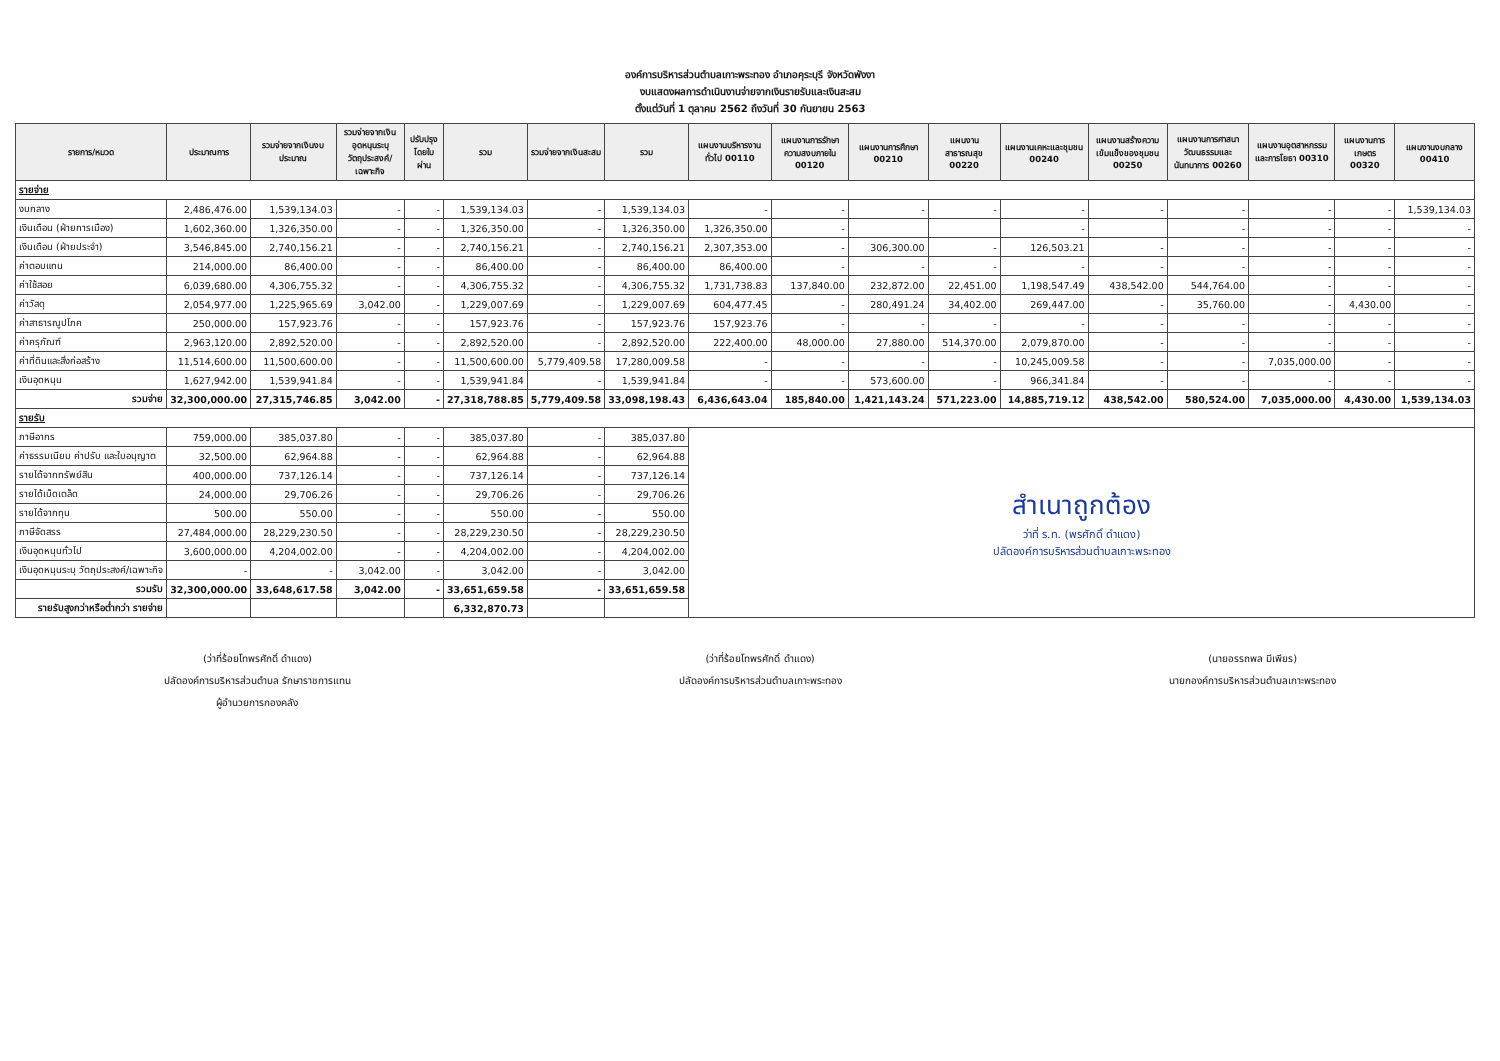องค์การบริหารส่วนตำบลเกาะพระทอง อำเภอคุระบุรี จังหวัดพังงา
งบแสดงผลการดำเนินงานจ่ายจากเงินรายรับและเงินสะสม
ตั้งแต่วันที่ 1 ตุลาคม 2562 ถึงวันที่ 30 กันยายน 2563
| รายการ/หมวด | ประมาณการ | รวมจ่ายจากเงินงบประมาณ | รวมจ่ายจากเงินอุดหนุนระบุวัตถุประสงค์/เฉพาะกิจ | ปรับปรุงโดยใบผ่าน | รวม | รวมจ่ายจากเงินสะสม | รวม | แผนงานบริหารงานทั่วไป 00110 | แผนงานการรักษาความสงบภายใน 00120 | แผนงานการศึกษา 00210 | แผนงานสาธารณสุข 00220 | แผนงานเคหะและชุมชน 00240 | แผนงานสร้างความเข้มแข็งของชุมชน 00250 | แผนงานการศาสนาวัฒนธรรมและนันทนาการ 00260 | แผนงานอุตสาหกรรมและการโยธา 00310 | แผนงานการเกษตร 00320 | แผนงานงบกลาง 00410 |
| --- | --- | --- | --- | --- | --- | --- | --- | --- | --- | --- | --- | --- | --- | --- | --- | --- | --- |
| รายจ่าย | | | | | | | | | | | | | | | | | |
| งบกลาง | 2,486,476.00 | 1,539,134.03 | - | - | 1,539,134.03 | - | 1,539,134.03 | - | - | - | - | - | - | - | - | - | 1,539,134.03 |
| เงินเดือน (ฝ่ายการเมือง) | 1,602,360.00 | 1,326,350.00 | - | - | 1,326,350.00 | - | 1,326,350.00 | 1,326,350.00 | - | | | - | | - | - | - | - |
| เงินเดือน (ฝ่ายประจำ) | 3,546,845.00 | 2,740,156.21 | - | - | 2,740,156.21 | - | 2,740,156.21 | 2,307,353.00 | - | 306,300.00 | - | 126,503.21 | - | - | - | - | - |
| ค่าตอบแทน | 214,000.00 | 86,400.00 | - | - | 86,400.00 | - | 86,400.00 | 86,400.00 | - | - | - | - | - | - | - | - | - |
| ค่าใช้สอย | 6,039,680.00 | 4,306,755.32 | - | - | 4,306,755.32 | - | 4,306,755.32 | 1,731,738.83 | 137,840.00 | 232,872.00 | 22,451.00 | 1,198,547.49 | 438,542.00 | 544,764.00 | - | - | - |
| ค่าวัสดุ | 2,054,977.00 | 1,225,965.69 | 3,042.00 | - | 1,229,007.69 | - | 1,229,007.69 | 604,477.45 | - | 280,491.24 | 34,402.00 | 269,447.00 | - | 35,760.00 | - | 4,430.00 | - |
| ค่าสาธารณูปโภค | 250,000.00 | 157,923.76 | - | - | 157,923.76 | - | 157,923.76 | 157,923.76 | - | - | - | - | - | - | - | - | - |
| ค่าครุภัณฑ์ | 2,963,120.00 | 2,892,520.00 | - | - | 2,892,520.00 | - | 2,892,520.00 | 222,400.00 | 48,000.00 | 27,880.00 | 514,370.00 | 2,079,870.00 | - | - | - | - | - |
| ค่าที่ดินและสิ่งก่อสร้าง | 11,514,600.00 | 11,500,600.00 | - | - | 11,500,600.00 | 5,779,409.58 | 17,280,009.58 | - | - | - | - | 10,245,009.58 | - | - | 7,035,000.00 | - | - |
| เงินอุดหนุน | 1,627,942.00 | 1,539,941.84 | - | - | 1,539,941.84 | - | 1,539,941.84 | - | - | 573,600.00 | - | 966,341.84 | - | - | - | - | - |
| รวมจ่าย | 32,300,000.00 | 27,315,746.85 | 3,042.00 | - | 27,318,788.85 | 5,779,409.58 | 33,098,198.43 | 6,436,643.04 | 185,840.00 | 1,421,143.24 | 571,223.00 | 14,885,719.12 | 438,542.00 | 580,524.00 | 7,035,000.00 | 4,430.00 | 1,539,134.03 |
| รายรับ | | | | | | | | | | | | | | | | | |
| ภาษีอากร | 759,000.00 | 385,037.80 | - | - | 385,037.80 | - | 385,037.80 | สำเนาถูกต้อง ว่าที่ ร.ท. (พรศักดิ์ ดำแดง) ปลัดองค์การบริหารส่วนตำบลเกาะพระทอง | | | | | | | | | |
| ค่าธรรมเนียม ค่าปรับ และใบอนุญาต | 32,500.00 | 62,964.88 | - | - | 62,964.88 | - | 62,964.88 | | | | | | | | | | |
| รายได้จากทรัพย์สิน | 400,000.00 | 737,126.14 | - | - | 737,126.14 | - | 737,126.14 | | | | | | | | | | |
| รายได้เบ็ดเตล็ด | 24,000.00 | 29,706.26 | - | - | 29,706.26 | - | 29,706.26 | | | | | | | | | | |
| รายได้จากทุน | 500.00 | 550.00 | - | - | 550.00 | - | 550.00 | | | | | | | | | | |
| ภาษีจัดสรร | 27,484,000.00 | 28,229,230.50 | - | - | 28,229,230.50 | - | 28,229,230.50 | | | | | | | | | | |
| เงินอุดหนุนทั่วไป | 3,600,000.00 | 4,204,002.00 | - | - | 4,204,002.00 | - | 4,204,002.00 | | | | | | | | | | |
| เงินอุดหนุนระบุ วัตถุประสงค์/เฉพาะกิจ | - | - | 3,042.00 | - | 3,042.00 | - | 3,042.00 | | | | | | | | | | |
| รวมรับ | 32,300,000.00 | 33,648,617.58 | 3,042.00 | - | 33,651,659.58 | - | 33,651,659.58 | | | | | | | | | | |
| รายรับสูงกว่าหรือต่ำกว่า รายจ่าย | | | | | 6,332,870.73 | | | | | | | | | | | | |
(ว่าที่ร้อยโทพรศักดิ์ ดำแดง)
ปลัดองค์การบริหารส่วนตำบล รักษาราชการแทน
ผู้อำนวยการกองคลัง
(ว่าที่ร้อยโทพรศักดิ์ ดำแดง)
ปลัดองค์การบริหารส่วนตำบลเกาะพระทอง
(นายอรรถพล มีเพียร)
นายกองค์การบริหารส่วนตำบลเกาะพระทอง